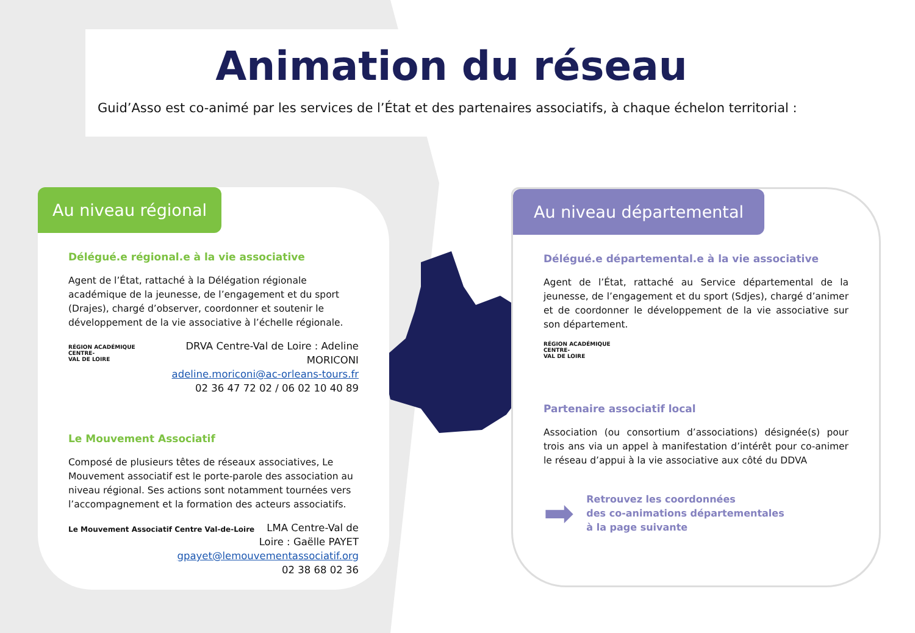Animation du réseau
Guid’Asso est co-animé par les services de l’État et des partenaires associatifs, à chaque échelon territorial :
Au niveau régional
Délégué.e régional.e à la vie associative
Agent de l’État, rattaché à la Délégation régionale académique de la jeunesse, de l’engagement et du sport (Drajes), chargé d’observer, coordonner et soutenir le développement de la vie associative à l’échelle régionale.
RÉGION ACADÉMIQUE
CENTRE-
VAL DE LOIRE
DRVA Centre-Val de Loire : Adeline MORICONI
adeline.moriconi@ac-orleans-tours.fr
02 36 47 72 02 / 06 02 10 40 89
Le Mouvement Associatif
Composé de plusieurs têtes de réseaux associatives, Le Mouvement associatif est le porte-parole des association au niveau régional. Ses actions sont notamment tournées vers l’accompagnement et la formation des acteurs associatifs.
Le Mouvement Associatif Centre Val-de-Loire
LMA Centre-Val de Loire : Gaëlle PAYET
gpayet@lemouvementassociatif.org
02 38 68 02 36
Au niveau départemental
Délégué.e départemental.e à la vie associative
Agent de l’État, rattaché au Service départemental de la jeunesse, de l’engagement et du sport (Sdjes), chargé d’animer et de coordonner le développement de la vie associative sur son département.
RÉGION ACADÉMIQUE
CENTRE-
VAL DE LOIRE
Partenaire associatif local
Association (ou consortium d’associations) désignée(s) pour trois ans via un appel à manifestation d’intérêt pour co-animer le réseau d’appui à la vie associative aux côté du DDVA
➡ Retrouvez les coordonnées
des co-animations départementales
à la page suivante